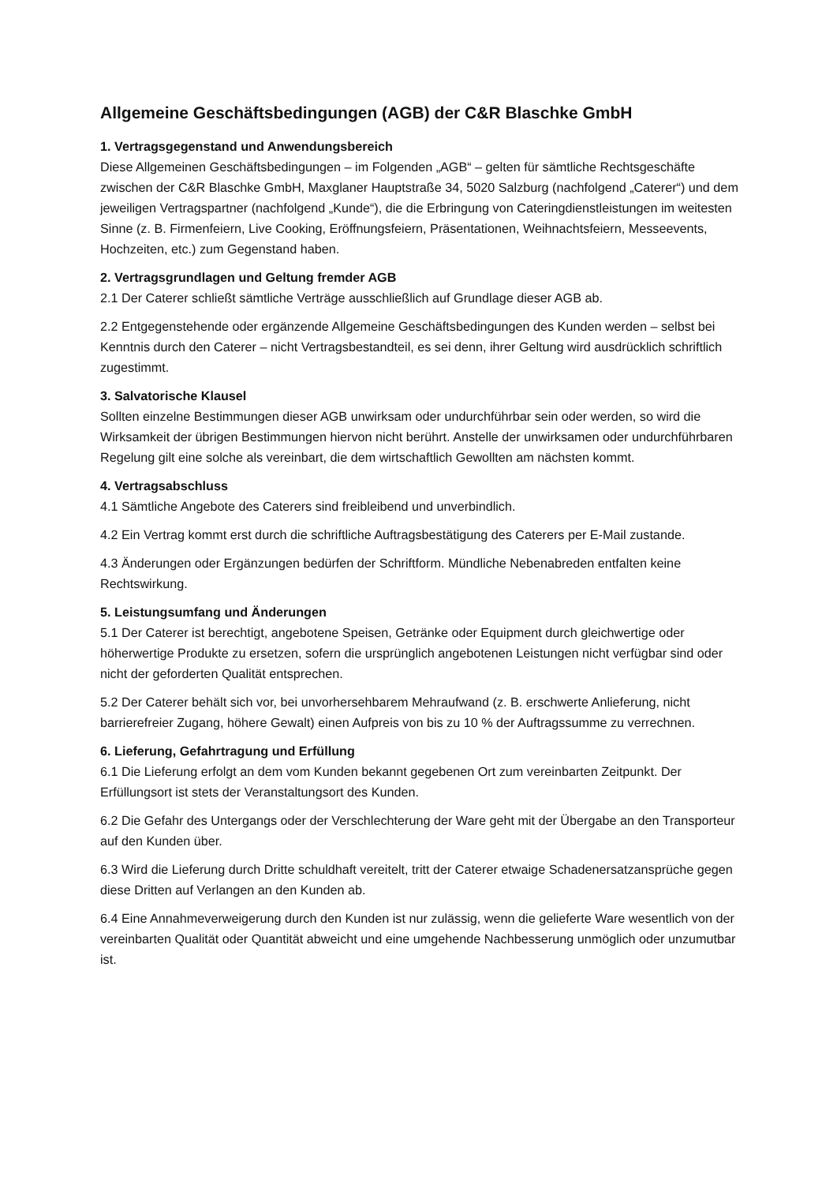Allgemeine Geschäftsbedingungen (AGB) der C&R Blaschke GmbH
1. Vertragsgegenstand und Anwendungsbereich
Diese Allgemeinen Geschäftsbedingungen – im Folgenden „AGB“ – gelten für sämtliche Rechtsgeschäfte zwischen der C&R Blaschke GmbH, Maxglaner Hauptstraße 34, 5020 Salzburg (nachfolgend „Caterer“) und dem jeweiligen Vertragspartner (nachfolgend „Kunde“), die die Erbringung von Cateringdienstleistungen im weitesten Sinne (z. B. Firmenfeiern, Live Cooking, Eröffnungsfeiern, Präsentationen, Weihnachtsfeiern, Messeevents, Hochzeiten, etc.) zum Gegenstand haben.
2. Vertragsgrundlagen und Geltung fremder AGB
2.1 Der Caterer schließt sämtliche Verträge ausschließlich auf Grundlage dieser AGB ab.
2.2 Entgegenstehende oder ergänzende Allgemeine Geschäftsbedingungen des Kunden werden – selbst bei Kenntnis durch den Caterer – nicht Vertragsbestandteil, es sei denn, ihrer Geltung wird ausdrücklich schriftlich zugestimmt.
3. Salvatorische Klausel
Sollten einzelne Bestimmungen dieser AGB unwirksam oder undurchführbar sein oder werden, so wird die Wirksamkeit der übrigen Bestimmungen hiervon nicht berührt. Anstelle der unwirksamen oder undurchführbaren Regelung gilt eine solche als vereinbart, die dem wirtschaftlich Gewollten am nächsten kommt.
4. Vertragsabschluss
4.1 Sämtliche Angebote des Caterers sind freibleibend und unverbindlich.
4.2 Ein Vertrag kommt erst durch die schriftliche Auftragsbestätigung des Caterers per E-Mail zustande.
4.3 Änderungen oder Ergänzungen bedürfen der Schriftform. Mündliche Nebenabreden entfalten keine Rechtswirkung.
5. Leistungsumfang und Änderungen
5.1 Der Caterer ist berechtigt, angebotene Speisen, Getränke oder Equipment durch gleichwertige oder höherwertige Produkte zu ersetzen, sofern die ursprünglich angebotenen Leistungen nicht verfügbar sind oder nicht der geforderten Qualität entsprechen.
5.2 Der Caterer behält sich vor, bei unvorhersehbarem Mehraufwand (z. B. erschwerte Anlieferung, nicht barrierefreier Zugang, höhere Gewalt) einen Aufpreis von bis zu 10 % der Auftragssumme zu verrechnen.
6. Lieferung, Gefahrtragung und Erfüllung
6.1 Die Lieferung erfolgt an dem vom Kunden bekannt gegebenen Ort zum vereinbarten Zeitpunkt. Der Erfüllungsort ist stets der Veranstaltungsort des Kunden.
6.2 Die Gefahr des Untergangs oder der Verschlechterung der Ware geht mit der Übergabe an den Transporteur auf den Kunden über.
6.3 Wird die Lieferung durch Dritte schuldhaft vereitelt, tritt der Caterer etwaige Schadenersatzansprüche gegen diese Dritten auf Verlangen an den Kunden ab.
6.4 Eine Annahmeverweigerung durch den Kunden ist nur zulässig, wenn die gelieferte Ware wesentlich von der vereinbarten Qualität oder Quantität abweicht und eine umgehende Nachbesserung unmöglich oder unzumutbar ist.